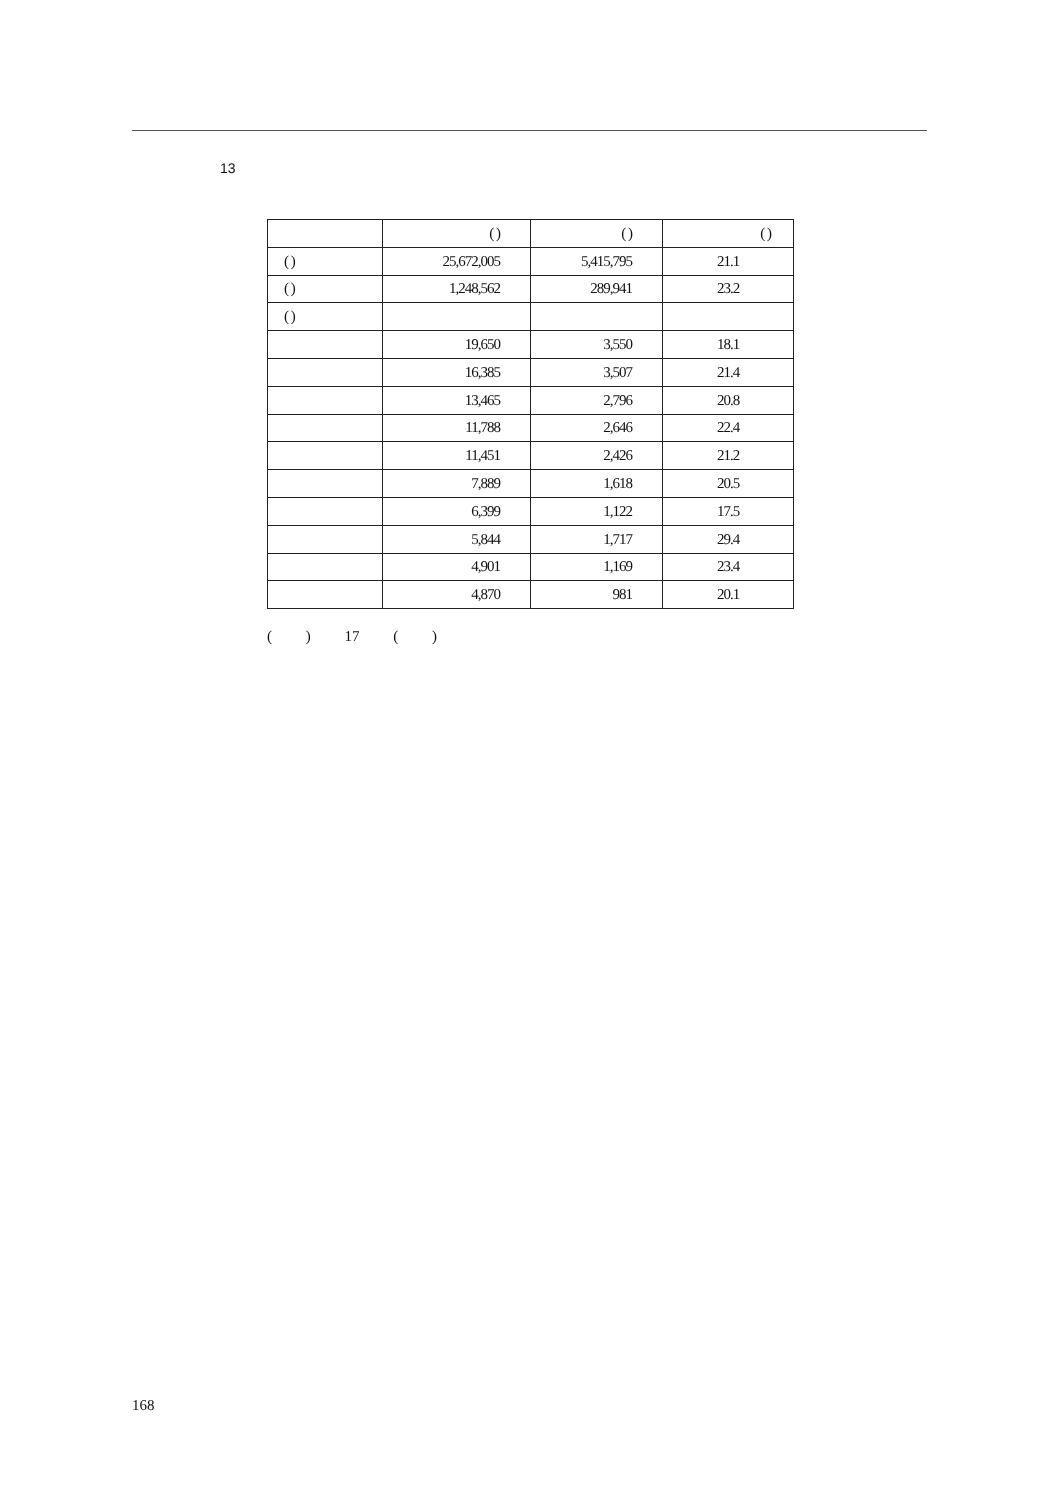13
| | ( ) | ( ) | ( ) |
| ( ) | 25,672,005 | 5,415,795 | 21.1 |
| ( ) | 1,248,562 | 289,941 | 23.2 |
| ( ) | | | |
| | 19,650 | 3,550 | 18.1 |
| | 16,385 | 3,507 | 21.4 |
| | 13,465 | 2,796 | 20.8 |
| | 11,788 | 2,646 | 22.4 |
| | 11,451 | 2,426 | 21.2 |
| | 7,889 | 1,618 | 20.5 |
| | 6,399 | 1,122 | 17.5 |
| | 5,844 | 1,717 | 29.4 |
| | 4,901 | 1,169 | 23.4 |
| | 4,870 | 981 | 20.1 |
( ) 17 ( )
168